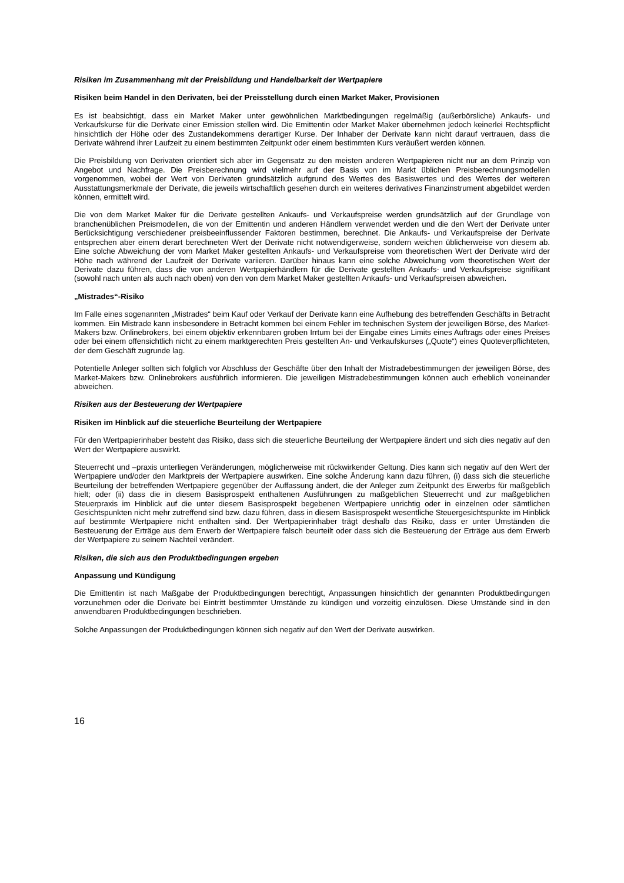Risiken im Zusammenhang mit der Preisbildung und Handelbarkeit der Wertpapiere
Risiken beim Handel in den Derivaten, bei der Preisstellung durch einen Market Maker, Provisionen
Es ist beabsichtigt, dass ein Market Maker unter gewöhnlichen Marktbedingungen regelmäßig (außerbörsliche) Ankaufs- und Verkaufskurse für die Derivate einer Emission stellen wird. Die Emittentin oder Market Maker übernehmen jedoch keinerlei Rechtspflicht hinsichtlich der Höhe oder des Zustandekommens derartiger Kurse. Der Inhaber der Derivate kann nicht darauf vertrauen, dass die Derivate während ihrer Laufzeit zu einem bestimmten Zeitpunkt oder einem bestimmten Kurs veräußert werden können.
Die Preisbildung von Derivaten orientiert sich aber im Gegensatz zu den meisten anderen Wertpapieren nicht nur an dem Prinzip von Angebot und Nachfrage. Die Preisberechnung wird vielmehr auf der Basis von im Markt üblichen Preisberechnungsmodellen vorgenommen, wobei der Wert von Derivaten grundsätzlich aufgrund des Wertes des Basiswertes und des Wertes der weiteren Ausstattungsmerkmale der Derivate, die jeweils wirtschaftlich gesehen durch ein weiteres derivatives Finanzinstrument abgebildet werden können, ermittelt wird.
Die von dem Market Maker für die Derivate gestellten Ankaufs- und Verkaufspreise werden grundsätzlich auf der Grundlage von branchenüblichen Preismodellen, die von der Emittentin und anderen Händlern verwendet werden und die den Wert der Derivate unter Berücksichtigung verschiedener preisbeeinflussender Faktoren bestimmen, berechnet. Die Ankaufs- und Verkaufspreise der Derivate entsprechen aber einem derart berechneten Wert der Derivate nicht notwendigerweise, sondern weichen üblicherweise von diesem ab. Eine solche Abweichung der vom Market Maker gestellten Ankaufs- und Verkaufspreise vom theoretischen Wert der Derivate wird der Höhe nach während der Laufzeit der Derivate variieren. Darüber hinaus kann eine solche Abweichung vom theoretischen Wert der Derivate dazu führen, dass die von anderen Wertpapierhändlern für die Derivate gestellten Ankaufs- und Verkaufspreise signifikant (sowohl nach unten als auch nach oben) von den von dem Market Maker gestellten Ankaufs- und Verkaufspreisen abweichen.
„Mistrades“-Risiko
Im Falle eines sogenannten „Mistrades“ beim Kauf oder Verkauf der Derivate kann eine Aufhebung des betreffenden Geschäfts in Betracht kommen. Ein Mistrade kann insbesondere in Betracht kommen bei einem Fehler im technischen System der jeweiligen Börse, des Market-Makers bzw. Onlinebrokers, bei einem objektiv erkennbaren groben Irrtum bei der Eingabe eines Limits eines Auftrags oder eines Preises oder bei einem offensichtlich nicht zu einem marktgerechten Preis gestellten An- und Verkaufskurses („Quote“) eines Quoteverpflichteten, der dem Geschäft zugrunde lag.
Potentielle Anleger sollten sich folglich vor Abschluss der Geschäfte über den Inhalt der Mistradebestimmungen der jeweiligen Börse, des Market-Makers bzw. Onlinebrokers ausführlich informieren. Die jeweiligen Mistradebestimmungen können auch erheblich voneinander abweichen.
Risiken aus der Besteuerung der Wertpapiere
Risiken im Hinblick auf die steuerliche Beurteilung der Wertpapiere
Für den Wertpapierinhaber besteht das Risiko, dass sich die steuerliche Beurteilung der Wertpapiere ändert und sich dies negativ auf den Wert der Wertpapiere auswirkt.
Steuerrecht und –praxis unterliegen Veränderungen, möglicherweise mit rückwirkender Geltung. Dies kann sich negativ auf den Wert der Wertpapiere und/oder den Marktpreis der Wertpapiere auswirken. Eine solche Änderung kann dazu führen, (i) dass sich die steuerliche Beurteilung der betreffenden Wertpapiere gegenüber der Auffassung ändert, die der Anleger zum Zeitpunkt des Erwerbs für maßgeblich hielt; oder (ii) dass die in diesem Basisprospekt enthaltenen Ausführungen zu maßgeblichen Steuerrecht und zur maßgeblichen Steuerpraxis im Hinblick auf die unter diesem Basisprospekt begebenen Wertpapiere unrichtig oder in einzelnen oder sämtlichen Gesichtspunkten nicht mehr zutreffend sind bzw. dazu führen, dass in diesem Basisprospekt wesentliche Steuergesichtspunkte im Hinblick auf bestimmte Wertpapiere nicht enthalten sind. Der Wertpapierinhaber trägt deshalb das Risiko, dass er unter Umständen die Besteuerung der Erträge aus dem Erwerb der Wertpapiere falsch beurteilt oder dass sich die Besteuerung der Erträge aus dem Erwerb der Wertpapiere zu seinem Nachteil verändert.
Risiken, die sich aus den Produktbedingungen ergeben
Anpassung und Kündigung
Die Emittentin ist nach Maßgabe der Produktbedingungen berechtigt, Anpassungen hinsichtlich der genannten Produktbedingungen vorzunehmen oder die Derivate bei Eintritt bestimmter Umstände zu kündigen und vorzeitig einzulösen. Diese Umstände sind in den anwendbaren Produktbedingungen beschrieben.
Solche Anpassungen der Produktbedingungen können sich negativ auf den Wert der Derivate auswirken.
16